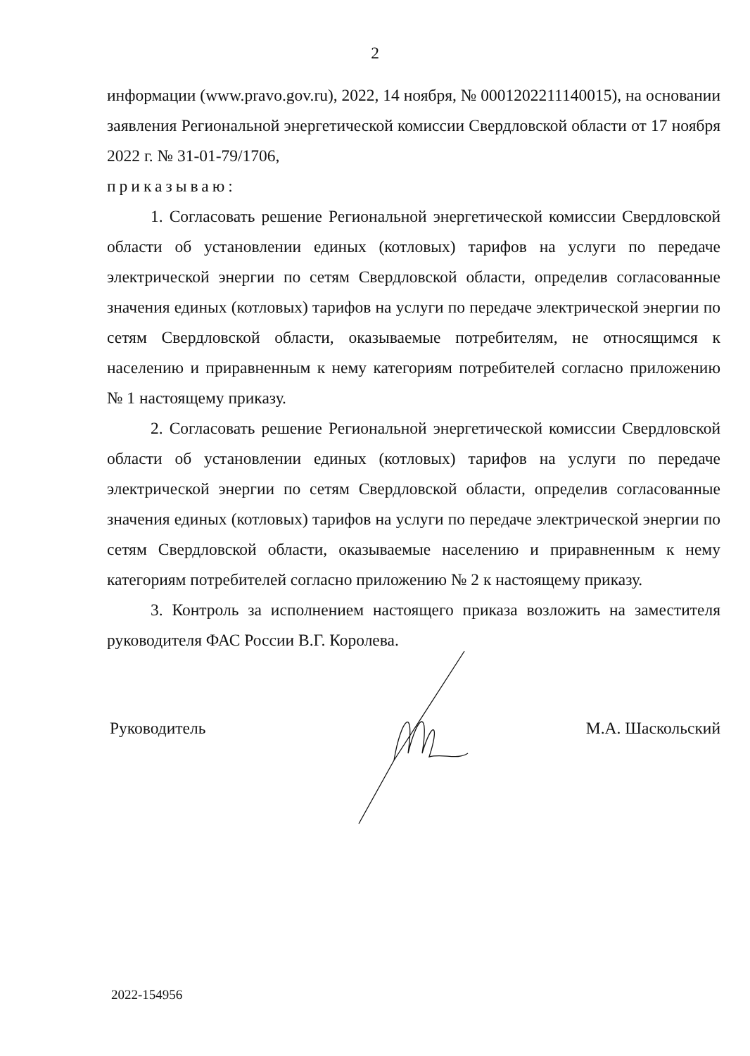2
информации (www.pravo.gov.ru), 2022, 14 ноября, № 0001202211140015), на основании заявления Региональной энергетической комиссии Свердловской области от 17 ноября 2022 г. № 31-01-79/1706,
приказываю:
1. Согласовать решение Региональной энергетической комиссии Свердловской области об установлении единых (котловых) тарифов на услуги по передаче электрической энергии по сетям Свердловской области, определив согласованные значения единых (котловых) тарифов на услуги по передаче электрической энергии по сетям Свердловской области, оказываемые потребителям, не относящимся к населению и приравненным к нему категориям потребителей согласно приложению № 1 настоящему приказу.
2. Согласовать решение Региональной энергетической комиссии Свердловской области об установлении единых (котловых) тарифов на услуги по передаче электрической энергии по сетям Свердловской области, определив согласованные значения единых (котловых) тарифов на услуги по передаче электрической энергии по сетям Свердловской области, оказываемые населению и приравненным к нему категориям потребителей согласно приложению № 2 к настоящему приказу.
3. Контроль за исполнением настоящего приказа возложить на заместителя руководителя ФАС России В.Г. Королева.
Руководитель М.А. Шаскольский
2022-154956